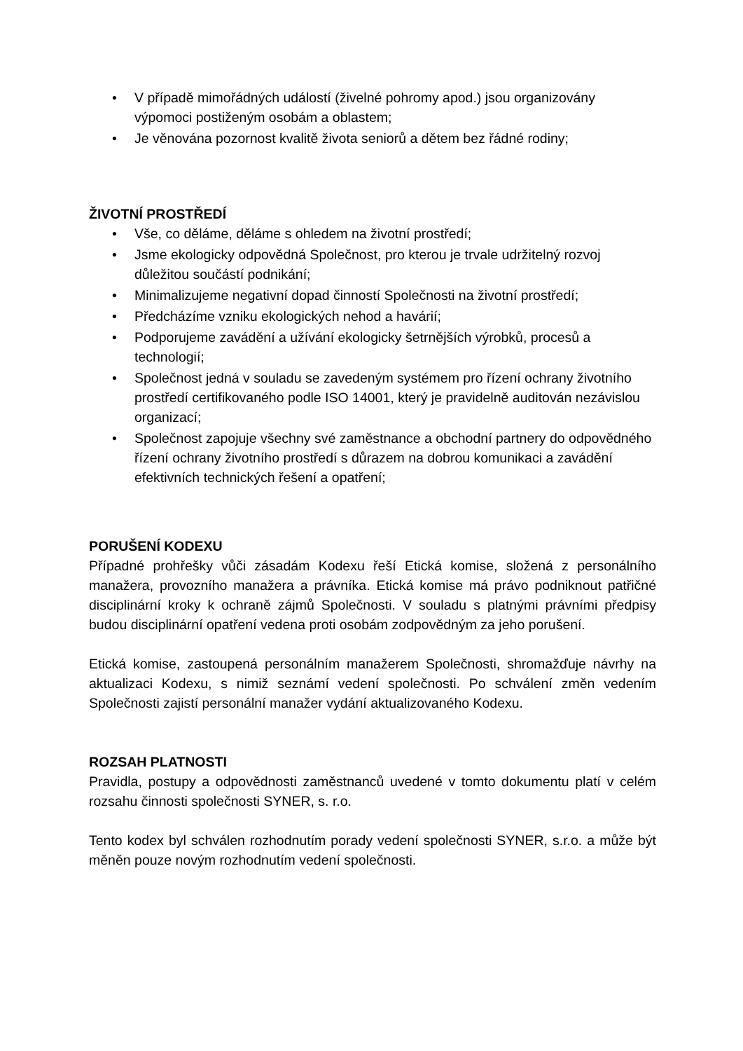• V případě mimořádných událostí (živelné pohromy apod.) jsou organizovány výpomoci postiženým osobám a oblastem;
• Je věnována pozornost kvalitě života seniorů a dětem bez řádné rodiny;
ŽIVOTNÍ PROSTŘEDÍ
• Vše, co děláme, děláme s ohledem na životní prostředí;
• Jsme ekologicky odpovědná Společnost, pro kterou je trvale udržitelný rozvoj důležitou součástí podnikání;
• Minimalizujeme negativní dopad činností Společnosti na životní prostředí;
• Předcházíme vzniku ekologických nehod a havárií;
• Podporujeme zavádění a užívání ekologicky šetrnějších výrobků, procesů a technologií;
• Společnost jedná v souladu se zavedeným systémem pro řízení ochrany životního prostředí certifikovaného podle ISO 14001, který je pravidelně auditován nezávislou organizací;
• Společnost zapojuje všechny své zaměstnance a obchodní partnery do odpovědného řízení ochrany životního prostředí s důrazem na dobrou komunikaci a zavádění efektivních technických řešení a opatření;
PORUŠENÍ KODEXU
Případné prohřešky vůči zásadám Kodexu řeší Etická komise, složená z personálního manažera, provozního manažera a právníka. Etická komise má právo podniknout patřičné disciplinární kroky k ochraně zájmů Společnosti. V souladu s platnými právními předpisy budou disciplinární opatření vedena proti osobám zodpovědným za jeho porušení.
Etická komise, zastoupená personálním manažerem Společnosti, shromažďuje návrhy na aktualizaci Kodexu, s nimiž seznámí vedení společnosti. Po schválení změn vedením Společnosti zajistí personální manažer vydání aktualizovaného Kodexu.
ROZSAH PLATNOSTI
Pravidla, postupy a odpovědnosti zaměstnanců uvedené v tomto dokumentu platí v celém rozsahu činnosti společnosti SYNER, s. r.o.
Tento kodex byl schválen rozhodnutím porady vedení společnosti SYNER, s.r.o. a může být měněn pouze novým rozhodnutím vedení společnosti.